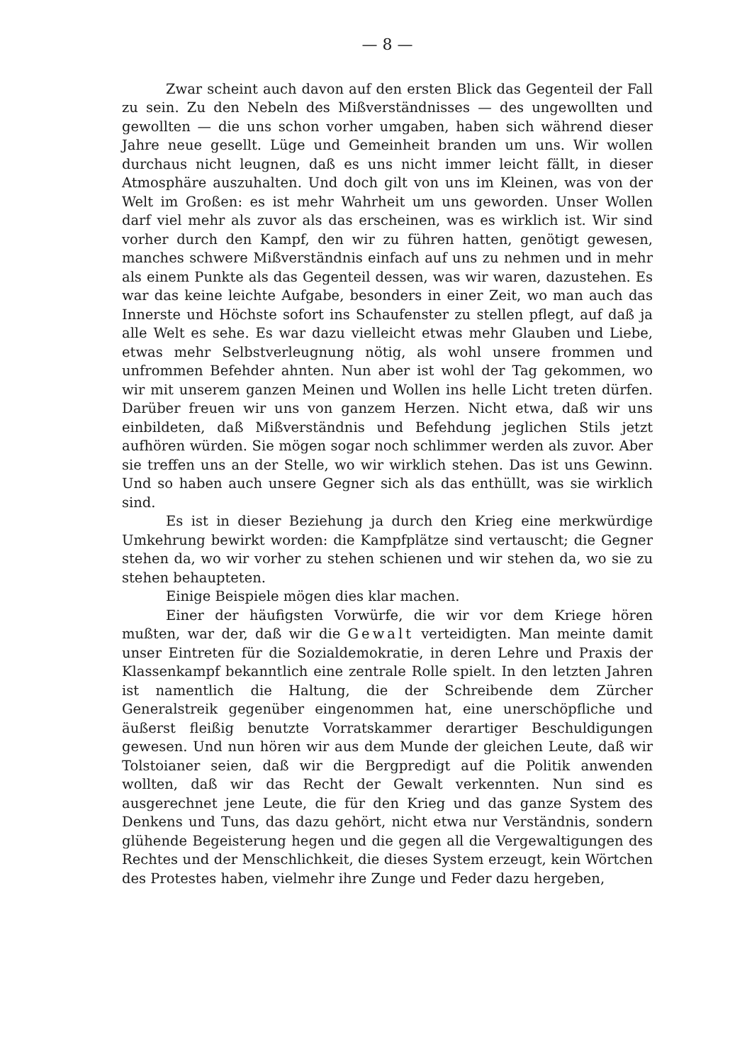— 8 —
Zwar scheint auch davon auf den ersten Blick das Gegenteil der Fall zu sein. Zu den Nebeln des Mißverständnisses — des ungewollten und gewollten — die uns schon vorher umgaben, haben sich während dieser Jahre neue gesellt. Lüge und Gemeinheit branden um uns. Wir wollen durchaus nicht leugnen, daß es uns nicht immer leicht fällt, in dieser Atmosphäre auszuhalten. Und doch gilt von uns im Kleinen, was von der Welt im Großen: es ist mehr Wahrheit um uns geworden. Unser Wollen darf viel mehr als zuvor als das erscheinen, was es wirklich ist. Wir sind vorher durch den Kampf, den wir zu führen hatten, genötigt gewesen, manches schwere Mißverständnis einfach auf uns zu nehmen und in mehr als einem Punkte als das Gegenteil dessen, was wir waren, dazustehen. Es war das keine leichte Aufgabe, besonders in einer Zeit, wo man auch das Innerste und Höchste sofort ins Schaufenster zu stellen pflegt, auf daß ja alle Welt es sehe. Es war dazu vielleicht etwas mehr Glauben und Liebe, etwas mehr Selbstverleugnung nötig, als wohl unsere frommen und unfrommen Befehder ahnten. Nun aber ist wohl der Tag gekommen, wo wir mit unserem ganzen Meinen und Wollen ins helle Licht treten dürfen. Darüber freuen wir uns von ganzem Herzen. Nicht etwa, daß wir uns einbildeten, daß Mißverständnis und Befehdung jeglichen Stils jetzt aufhören würden. Sie mögen sogar noch schlimmer werden als zuvor. Aber sie treffen uns an der Stelle, wo wir wirklich stehen. Das ist uns Gewinn. Und so haben auch unsere Gegner sich als das enthüllt, was sie wirklich sind.
Es ist in dieser Beziehung ja durch den Krieg eine merkwürdige Umkehrung bewirkt worden: die Kampfplätze sind vertauscht; die Gegner stehen da, wo wir vorher zu stehen schienen und wir stehen da, wo sie zu stehen behaupteten.
Einige Beispiele mögen dies klar machen.
Einer der häufigsten Vorwürfe, die wir vor dem Kriege hören mußten, war der, daß wir die Gewalt verteidigten. Man meinte damit unser Eintreten für die Sozialdemokratie, in deren Lehre und Praxis der Klassenkampf bekanntlich eine zentrale Rolle spielt. In den letzten Jahren ist namentlich die Haltung, die der Schreibende dem Zürcher Generalstreik gegenüber eingenommen hat, eine unerschöpfliche und äußerst fleißig benutzte Vorratskammer derartiger Beschuldigungen gewesen. Und nun hören wir aus dem Munde der gleichen Leute, daß wir Tolstoianer seien, daß wir die Bergpredigt auf die Politik anwenden wollten, daß wir das Recht der Gewalt verkennten. Nun sind es ausgerechnet jene Leute, die für den Krieg und das ganze System des Denkens und Tuns, das dazu gehört, nicht etwa nur Verständnis, sondern glühende Begeisterung hegen und die gegen all die Vergewaltigungen des Rechtes und der Menschlichkeit, die dieses System erzeugt, kein Wörtchen des Protestes haben, vielmehr ihre Zunge und Feder dazu hergeben,